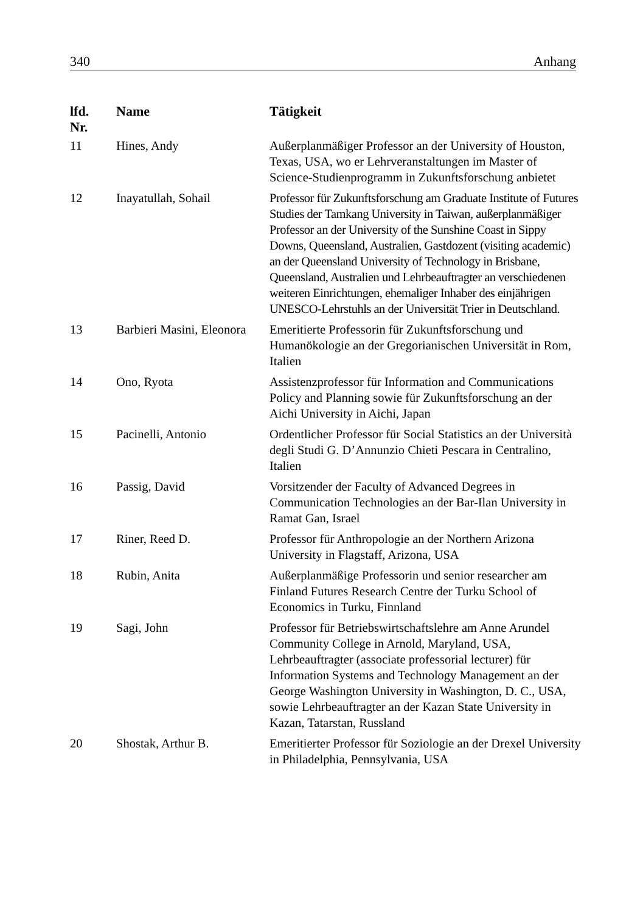340 Anhang
| lfd. Nr. | Name | Tätigkeit |
| --- | --- | --- |
| 11 | Hines, Andy | Außerplanmäßiger Professor an der University of Houston, Texas, USA, wo er Lehrveranstaltungen im Master of Science-Studienprogramm in Zukunftsforschung anbietet |
| 12 | Inayatullah, Sohail | Professor für Zukunftsforschung am Graduate Institute of Futures Studies der Tamkang University in Taiwan, außerplanmäßiger Professor an der University of the Sunshine Coast in Sippy Downs, Queensland, Australien, Gastdozent (visiting academic) an der Queensland University of Technology in Brisbane, Queensland, Australien und Lehrbeauftragter an verschiedenen weiteren Einrichtungen, ehemaliger Inhaber des einjährigen UNESCO-Lehrstuhls an der Universität Trier in Deutschland. |
| 13 | Barbieri Masini, Eleonora | Emeritierte Professorin für Zukunftsforschung und Humanökologie an der Gregorianischen Universität in Rom, Italien |
| 14 | Ono, Ryota | Assistenzprofessor für Information and Communications Policy and Planning sowie für Zukunftsforschung an der Aichi University in Aichi, Japan |
| 15 | Pacinelli, Antonio | Ordentlicher Professor für Social Statistics an der Università degli Studi G. D’Annunzio Chieti Pescara in Centralino, Italien |
| 16 | Passig, David | Vorsitzender der Faculty of Advanced Degrees in Communication Technologies an der Bar-Ilan University in Ramat Gan, Israel |
| 17 | Riner, Reed D. | Professor für Anthropologie an der Northern Arizona University in Flagstaff, Arizona, USA |
| 18 | Rubin, Anita | Außerplanmäßige Professorin und senior researcher am Finland Futures Research Centre der Turku School of Economics in Turku, Finnland |
| 19 | Sagi, John | Professor für Betriebswirtschaftslehre am Anne Arundel Community College in Arnold, Maryland, USA, Lehrbeauftragter (associate professorial lecturer) für Information Systems and Technology Management an der George Washington University in Washington, D. C., USA, sowie Lehrbeauftragter an der Kazan State University in Kazan, Tatarstan, Russland |
| 20 | Shostak, Arthur B. | Emeritierter Professor für Soziologie an der Drexel University in Philadelphia, Pennsylvania, USA |